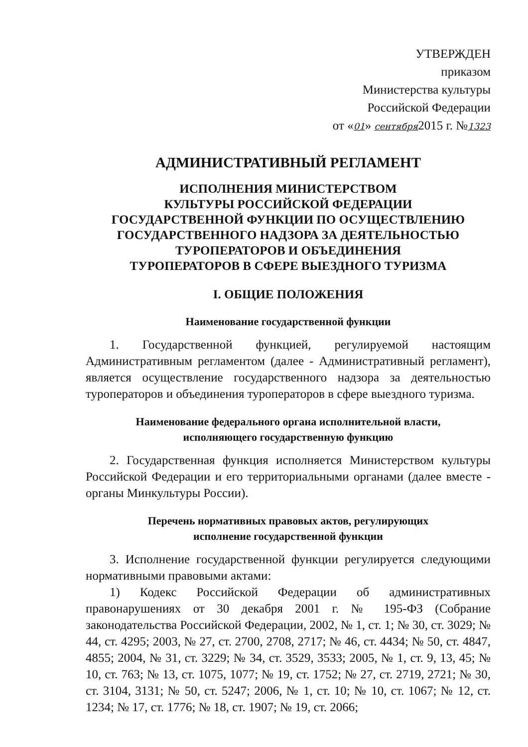УТВЕРЖДЕН
приказом
Министерства культуры
Российской Федерации
от «01» сентября2015 г. №1323
АДМИНИСТРАТИВНЫЙ РЕГЛАМЕНТ
ИСПОЛНЕНИЯ МИНИСТЕРСТВОМ
КУЛЬТУРЫ РОССИЙСКОЙ ФЕДЕРАЦИИ
ГОСУДАРСТВЕННОЙ ФУНКЦИИ ПО ОСУЩЕСТВЛЕНИЮ
ГОСУДАРСТВЕННОГО НАДЗОРА ЗА ДЕЯТЕЛЬНОСТЬЮ
ТУРОПЕРАТОРОВ И ОБЪЕДИНЕНИЯ
ТУРОПЕРАТОРОВ В СФЕРЕ ВЫЕЗДНОГО ТУРИЗМА
I. ОБЩИЕ ПОЛОЖЕНИЯ
Наименование государственной функции
1. Государственной функцией, регулируемой настоящим Административным регламентом (далее - Административный регламент), является осуществление государственного надзора за деятельностью туроператоров и объединения туроператоров в сфере выездного туризма.
Наименование федерального органа исполнительной власти,
исполняющего государственную функцию
2. Государственная функция исполняется Министерством культуры Российской Федерации и его территориальными органами (далее вместе - органы Минкультуры России).
Перечень нормативных правовых актов, регулирующих
исполнение государственной функции
3. Исполнение государственной функции регулируется следующими нормативными правовыми актами:
1) Кодекс Российской Федерации об административных правонарушениях от 30 декабря 2001 г. № 195-ФЗ (Собрание законодательства Российской Федерации, 2002, № 1, ст. 1; № 30, ст. 3029; № 44, ст. 4295; 2003, № 27, ст. 2700, 2708, 2717; № 46, ст. 4434; № 50, ст. 4847, 4855; 2004, № 31, ст. 3229; № 34, ст. 3529, 3533; 2005, № 1, ст. 9, 13, 45; № 10, ст. 763; № 13, ст. 1075, 1077; № 19, ст. 1752; № 27, ст. 2719, 2721; № 30, ст. 3104, 3131; № 50, ст. 5247; 2006, № 1, ст. 10; № 10, ст. 1067; № 12, ст. 1234; № 17, ст. 1776; № 18, ст. 1907; № 19, ст. 2066;